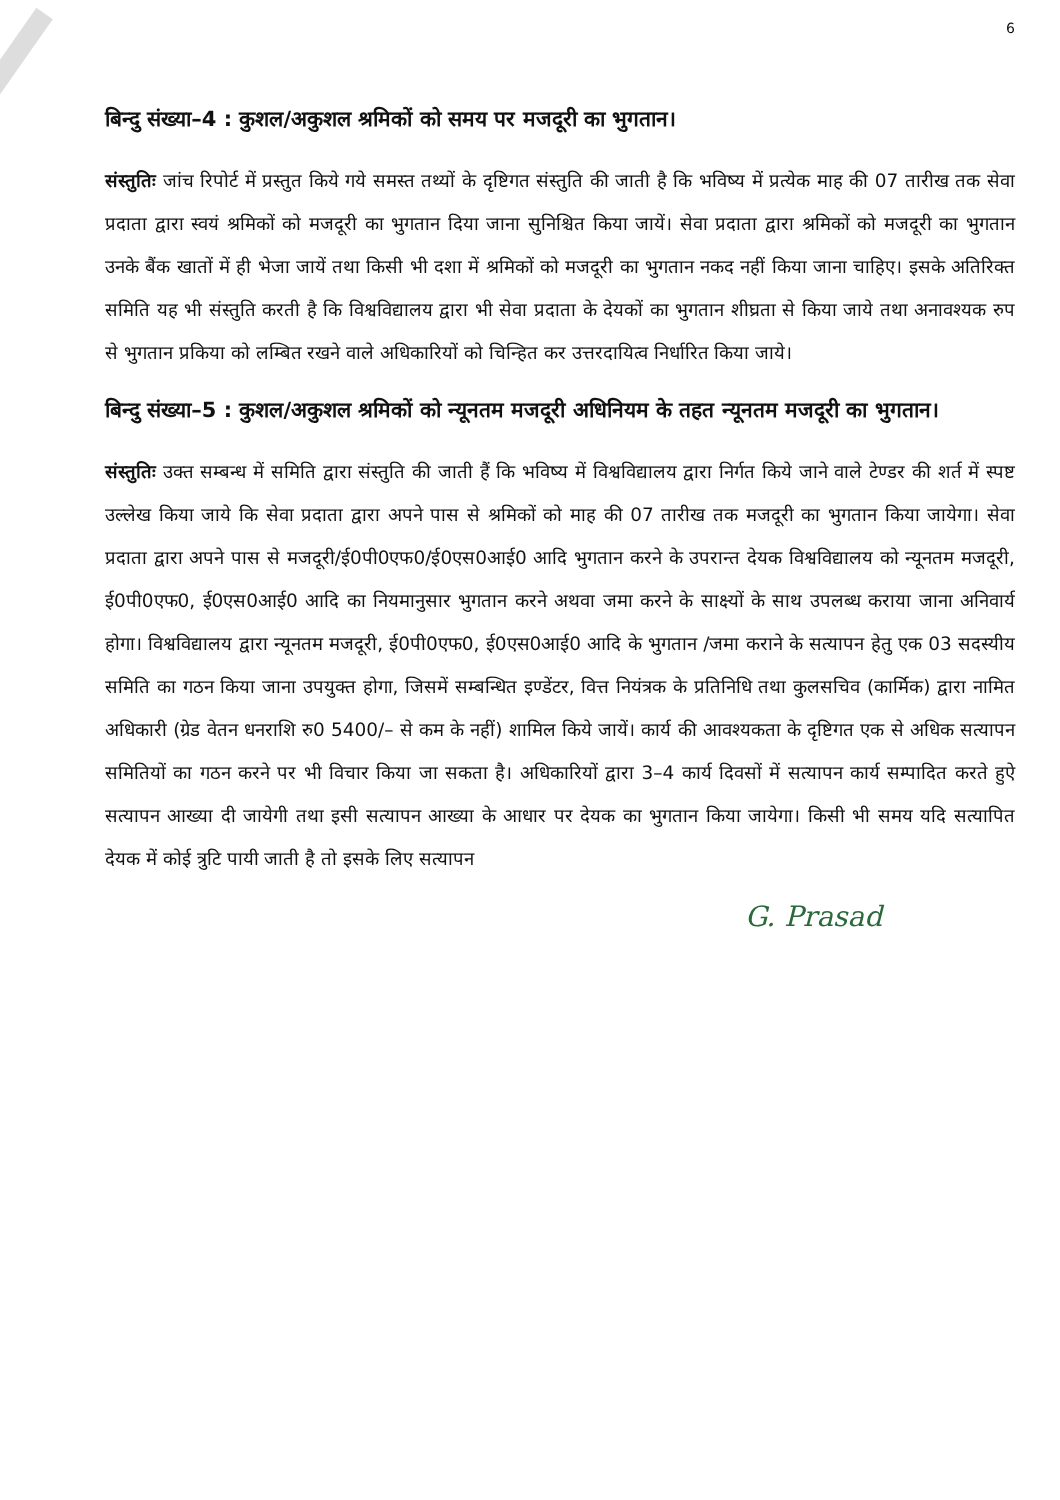6
बिन्दु संख्या–4 : कुशल/अकुशल श्रमिकों को समय पर मजदूरी का भुगतान।
संस्तुतिः जांच रिपोर्ट में प्रस्तुत किये गये समस्त तथ्यों के दृष्टिगत संस्तुति की जाती है कि भविष्य में प्रत्येक माह की 07 तारीख तक सेवा प्रदाता द्वारा स्वयं श्रमिकों को मजदूरी का भुगतान दिया जाना सुनिश्चित किया जायें। सेवा प्रदाता द्वारा श्रमिकों को मजदूरी का भुगतान उनके बैंक खातों में ही भेजा जायें तथा किसी भी दशा में श्रमिकों को मजदूरी का भुगतान नकद नहीं किया जाना चाहिए। इसके अतिरिक्त समिति यह भी संस्तुति करती है कि विश्वविद्यालय द्वारा भी सेवा प्रदाता के देयकों का भुगतान शीघ्रता से किया जाये तथा अनावश्यक रुप से भुगतान प्रकिया को लम्बित रखने वाले अधिकारियों को चिन्हित कर उत्तरदायित्व निर्धारित किया जाये।
बिन्दु संख्या–5 : कुशल/अकुशल श्रमिकों को न्यूनतम मजदूरी अधिनियम के तहत न्यूनतम मजदूरी का भुगतान।
संस्तुतिः उक्त सम्बन्ध में समिति द्वारा संस्तुति की जाती हैं कि भविष्य में विश्वविद्यालय द्वारा निर्गत किये जाने वाले टेण्डर की शर्त में स्पष्ट उल्लेख किया जाये कि सेवा प्रदाता द्वारा अपने पास से श्रमिकों को माह की 07 तारीख तक मजदूरी का भुगतान किया जायेगा। सेवा प्रदाता द्वारा अपने पास से मजदूरी/ई0पी0एफ0/ई0एस0आई0 आदि भुगतान करने के उपरान्त देयक विश्वविद्यालय को न्यूनतम मजदूरी, ई0पी0एफ0, ई0एस0आई0 आदि का नियमानुसार भुगतान करने अथवा जमा करने के साक्ष्यों के साथ उपलब्ध कराया जाना अनिवार्य होगा। विश्वविद्यालय द्वारा न्यूनतम मजदूरी, ई0पी0एफ0, ई0एस0आई0 आदि के भुगतान /जमा कराने के सत्यापन हेतु एक 03 सदस्यीय समिति का गठन किया जाना उपयुक्त होगा, जिसमें सम्बन्धित इण्डेंटर, वित्त नियंत्रक के प्रतिनिधि तथा कुलसचिव (कार्मिक) द्वारा नामित अधिकारी (ग्रेड वेतन धनराशि रु0 5400/– से कम के नहीं) शामिल किये जायें। कार्य की आवश्यकता के दृष्टिगत एक से अधिक सत्यापन समितियों का गठन करने पर भी विचार किया जा सकता है। अधिकारियों द्वारा 3–4 कार्य दिवसों में सत्यापन कार्य सम्पादित करते हुऐ सत्यापन आख्या दी जायेगी तथा इसी सत्यापन आख्या के आधार पर देयक का भुगतान किया जायेगा। किसी भी समय यदि सत्यापित देयक में कोई त्रुटि पायी जाती है तो इसके लिए सत्यापन
G. Prasad